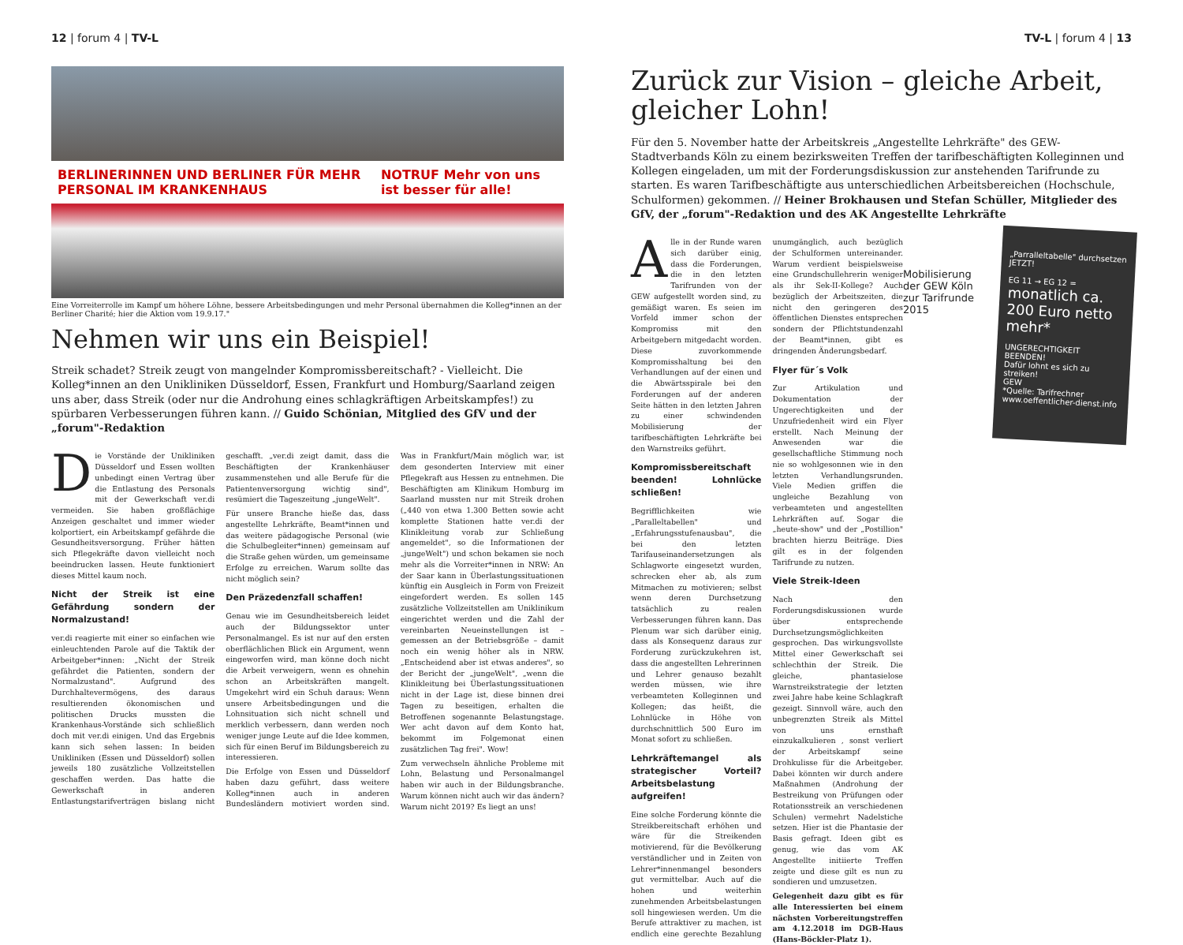12 | forum 4 | TV-L
BERLINERINNEN UND BERLINER FÜR MEHR PERSONAL IM KRANKENHAUS
NOTRUF Mehr von uns ist besser für alle!
Eine Vorreiterrolle im Kampf um höhere Löhne, bessere Arbeitsbedingungen und mehr Personal übernahmen die Kolleg*innen an der Berliner Charité; hier die Aktion vom 19.9.17."
Nehmen wir uns ein Beispiel!
Streik schadet? Streik zeugt von mangelnder Kompromissbereitschaft? - Vielleicht. Die Kolleg*innen an den Unikliniken Düsseldorf, Essen, Frankfurt und Homburg/Saarland zeigen uns aber, dass Streik (oder nur die Androhung eines schlagkräftigen Arbeitskampfes!) zu spürbaren Verbesserungen führen kann. // Guido Schönian, Mitglied des GfV und der „forum"-Redaktion
Die Vorstände der Unikliniken Düsseldorf und Essen wollten unbedingt einen Vertrag über die Entlastung des Personals mit der Gewerkschaft ver.di vermeiden. Sie haben großflächige Anzeigen geschaltet und immer wieder kolportiert, ein Arbeitskampf gefährde die Gesundheitsversorgung. Früher hätten sich Pflegekräfte davon vielleicht noch beeindrucken lassen. Heute funktioniert dieses Mittel kaum noch.
Nicht der Streik ist eine Gefährdung sondern der Normalzustand!
ver.di reagierte mit einer so einfachen wie einleuchtenden Parole auf die Taktik der Arbeitgeber*innen: „Nicht der Streik gefährdet die Patienten, sondern der Normalzustand". Aufgrund des Durchhaltevermögens, des daraus resultierenden ökonomischen und politischen Drucks mussten die Krankenhaus-Vorstände sich schließlich doch mit ver.di einigen. Und das Ergebnis kann sich sehen lassen: In beiden Unikliniken (Essen und Düsseldorf) sollen jeweils 180 zusätzliche Vollzeitstellen geschaffen werden. Das hatte die Gewerkschaft in anderen Entlastungstarifverträgen bislang nicht geschafft. „ver.di zeigt damit, dass die Beschäftigten der Krankenhäuser zusammenstehen und alle Berufe für die Patientenversorgung wichtig sind", resümiert die Tageszeitung „jungeWelt".
Für unsere Branche hieße das, dass angestellte Lehrkräfte, Beamt*innen und das weitere pädagogische Personal (wie die Schulbegleiter*innen) gemeinsam auf die Straße gehen würden, um gemeinsame Erfolge zu erreichen. Warum sollte das nicht möglich sein?
Den Präzedenzfall schaffen!
Genau wie im Gesundheitsbereich leidet auch der Bildungssektor unter Personalmangel. Es ist nur auf den ersten oberflächlichen Blick ein Argument, wenn eingeworfen wird, man könne doch nicht die Arbeit verweigern, wenn es ohnehin schon an Arbeitskräften mangelt. Umgekehrt wird ein Schuh daraus: Wenn unsere Arbeitsbedingungen und die Lohnsituation sich nicht schnell und merklich verbessern, dann werden noch weniger junge Leute auf die Idee kommen, sich für einen Beruf im Bildungsbereich zu interessieren.
Die Erfolge von Essen und Düsseldorf haben dazu geführt, dass weitere Kolleg*innen auch in anderen Bundesländern motiviert worden sind. Was in Frankfurt/Main möglich war, ist dem gesonderten Interview mit einer Pflegekraft aus Hessen zu entnehmen. Die Beschäftigten am Klinikum Homburg im Saarland mussten nur mit Streik drohen („440 von etwa 1.300 Betten sowie acht komplette Stationen hatte ver.di der Klinikleitung vorab zur Schließung angemeldet", so die Informationen der „jungeWelt") und schon bekamen sie noch mehr als die Vorreiter*innen in NRW: An der Saar kann in Überlastungssituationen künftig ein Ausgleich in Form von Freizeit eingefordert werden. Es sollen 145 zusätzliche Vollzeitstellen am Uniklinikum eingerichtet werden und die Zahl der vereinbarten Neueinstellungen ist – gemessen an der Betriebsgröße – damit noch ein wenig höher als in NRW. „Entscheidend aber ist etwas anderes", so der Bericht der „jungeWelt", „wenn die Klinikleitung bei Überlastungssituationen nicht in der Lage ist, diese binnen drei Tagen zu beseitigen, erhalten die Betroffenen sogenannte Belastungstage. Wer acht davon auf dem Konto hat, bekommt im Folgemonat einen zusätzlichen Tag frei". Wow!
Zum verwechseln ähnliche Probleme mit Lohn, Belastung und Personalmangel haben wir auch in der Bildungsbranche. Warum können nicht auch wir das ändern? Warum nicht 2019? Es liegt an uns!
TV-L | forum 4 | 13
Zurück zur Vision – gleiche Arbeit, gleicher Lohn!
Für den 5. November hatte der Arbeitskreis „Angestellte Lehrkräfte" des GEW-Stadtverbands Köln zu einem bezirksweiten Treffen der tarifbeschäftigten Kolleginnen und Kollegen eingeladen, um mit der Forderungsdiskussion zur anstehenden Tarifrunde zu starten. Es waren Tarifbeschäftigte aus unterschiedlichen Arbeitsbereichen (Hochschule, Schulformen) gekommen. // Heiner Brokhausen und Stefan Schüller, Mitglieder des GfV, der „forum"-Redaktion und des AK Angestellte Lehrkräfte
„Parralleltabelle" durchsetzen JETZT!
EG 11 → EG 12 =
monatlich ca. 200 Euro netto mehr*
UNGERECHTIGKEIT BEENDEN!
Dafür lohnt es sich zu streiken!
GEW
*Quelle: Tarifrechner www.oeffentlicher-dienst.info
Mobilisierung der GEW Köln zur Tarifrunde 2015
Alle in der Runde waren sich darüber einig, dass die Forderungen, die in den letzten Tarifrunden von der GEW aufgestellt worden sind, zu gemäßigt waren. Es seien im Vorfeld immer schon der Kompromiss mit den Arbeitgebern mitgedacht worden. Diese zuvorkommende Kompromisshaltung bei den Verhandlungen auf der einen und die Abwärtsspirale bei den Forderungen auf der anderen Seite hätten in den letzten Jahren zu einer schwindenden Mobilisierung der tarifbeschäftigten Lehrkräfte bei den Warnstreiks geführt.
Kompromissbereitschaft beenden! Lohnlücke schließen!
Begrifflichkeiten wie „Paralleltabellen" und „Erfahrungsstufenausbau", die bei den letzten Tarifauseinandersetzungen als Schlagworte eingesetzt wurden, schrecken eher ab, als zum Mitmachen zu motivieren; selbst wenn deren Durchsetzung tatsächlich zu realen Verbesserungen führen kann. Das Plenum war sich darüber einig, dass als Konsequenz daraus zur Forderung zurückzukehren ist, dass die angestellten Lehrerinnen und Lehrer genauso bezahlt werden müssen, wie ihre verbeamteten Kolleginnen und Kollegen; das heißt, die Lohnlücke in Höhe von durchschnittlich 500 Euro im Monat sofort zu schließen.
Lehrkräftemangel als strategischer Vorteil? Arbeitsbelastung aufgreifen!
Eine solche Forderung könnte die Streikbereitschaft erhöhen und wäre für die Streikenden motivierend, für die Bevölkerung verständlicher und in Zeiten von Lehrer*innenmangel besonders gut vermittelbar. Auch auf die hohen und weiterhin zunehmenden Arbeitsbelastungen soll hingewiesen werden. Um die Berufe attraktiver zu machen, ist endlich eine gerechte Bezahlung unumgänglich, auch bezüglich der Schulformen untereinander. Warum verdient beispielsweise eine Grundschullehrerin weniger als ihr Sek-II-Kollege? Auch bezüglich der Arbeitszeiten, die nicht den geringeren des öffentlichen Dienstes entsprechen sondern der Pflichtstundenzahl der Beamt*innen, gibt es dringenden Änderungsbedarf.
Flyer für´s Volk
Zur Artikulation und Dokumentation der Ungerechtigkeiten und der Unzufriedenheit wird ein Flyer erstellt. Nach Meinung der Anwesenden war die gesellschaftliche Stimmung noch nie so wohlgesonnen wie in den letzten Verhandlungsrunden. Viele Medien griffen die ungleiche Bezahlung von verbeamteten und angestellten Lehrkräften auf. Sogar die „heute-show" und der „Postillion" brachten hierzu Beiträge. Dies gilt es in der folgenden Tarifrunde zu nutzen.
Viele Streik-Ideen
Nach den Forderungsdiskussionen wurde über entsprechende Durchsetzungsmöglichkeiten gesprochen. Das wirkungsvollste Mittel einer Gewerkschaft sei schlechthin der Streik. Die gleiche, phantasielose Warnstreikstrategie der letzten zwei Jahre habe keine Schlagkraft gezeigt. Sinnvoll wäre, auch den unbegrenzten Streik als Mittel von uns ernsthaft einzukalkulieren , sonst verliert der Arbeitskampf seine Drohkulisse für die Arbeitgeber. Dabei könnten wir durch andere Maßnahmen (Androhung der Bestreikung von Prüfungen oder Rotationsstreik an verschiedenen Schulen) vermehrt Nadelstiche setzen. Hier ist die Phantasie der Basis gefragt. Ideen gibt es genug, wie das vom AK Angestellte initiierte Treffen zeigte und diese gilt es nun zu sondieren und umzusetzen.
Gelegenheit dazu gibt es für alle Interessierten bei einem nächsten Vorbereitungstreffen am 4.12.2018 im DGB-Haus (Hans-Böckler-Platz 1).